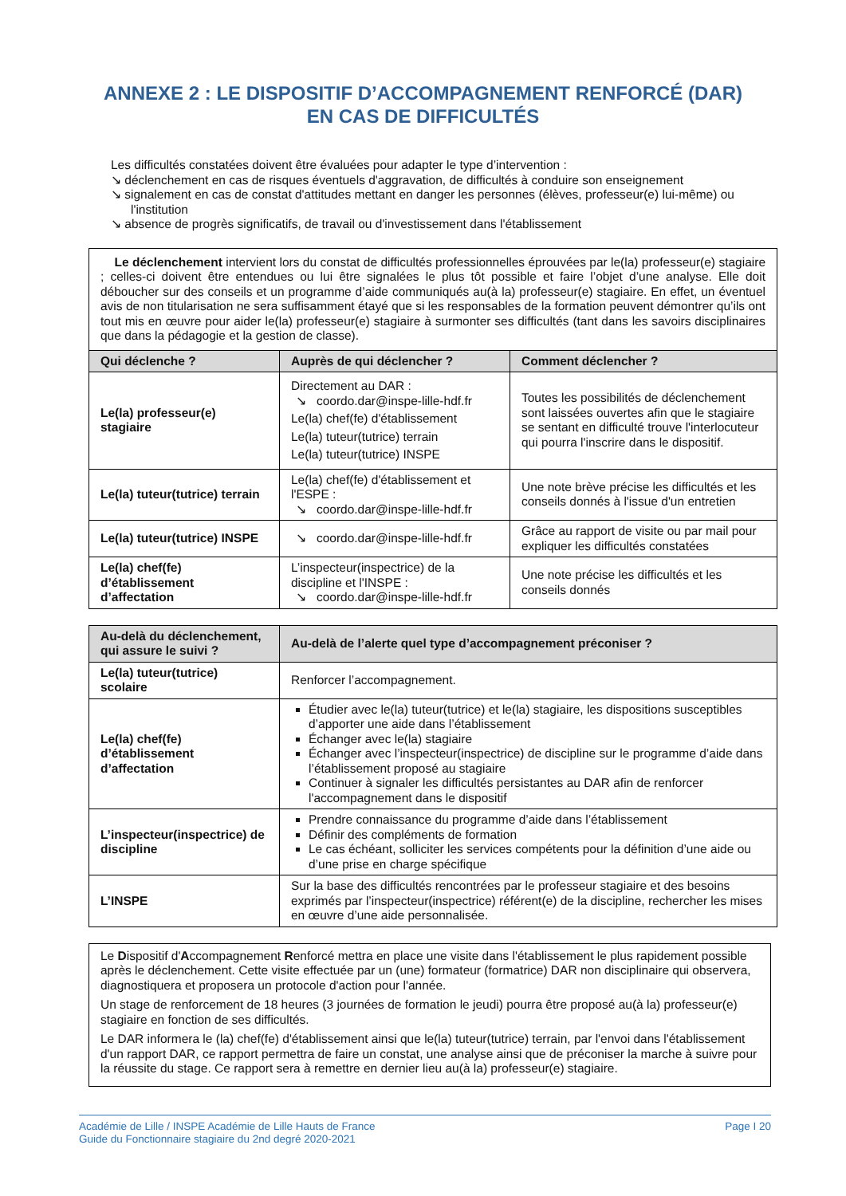ANNEXE 2 : LE DISPOSITIF D’ACCOMPAGNEMENT RENFORCÉ (DAR)
EN CAS DE DIFFICULTÉS
Les difficultés constatées doivent être évaluées pour adapter le type d’intervention :
↘ déclenchement en cas de risques éventuels d'aggravation, de difficultés à conduire son enseignement
↘ signalement en cas de constat d'attitudes mettant en danger les personnes (élèves, professeur(e) lui-même) ou l'institution
↘ absence de progrès significatifs, de travail ou d'investissement dans l'établissement
| Le déclenchement intervient lors du constat de difficultés professionnelles éprouvées par le(la) professeur(e) stagiaire ; celles-ci doivent être entendues ou lui être signalées le plus tôt possible et faire l’objet d’une analyse. Elle doit déboucher sur des conseils et un programme d’aide communiqués au(à la) professeur(e) stagiaire. En effet, un éventuel avis de non titularisation ne sera suffisamment étayé que si les responsables de la formation peuvent démontrer qu’ils ont tout mis en œuvre pour aider le(la) professeur(e) stagiaire à surmonter ses difficultés (tant dans les savoirs disciplinaires que dans la pédagogie et la gestion de classe). | | |
| Qui déclenche ? | Auprès de qui déclencher ? | Comment déclencher ? |
| Le(la) professeur(e) stagiaire | Directement au DAR : ↘ coordo.dar@inspe-lille-hdf.fr Le(la) chef(fe) d'établissement Le(la) tuteur(tutrice) terrain Le(la) tuteur(tutrice) INSPE | Toutes les possibilités de déclenchement sont laissées ouvertes afin que le stagiaire se sentant en difficulté trouve l'interlocuteur qui pourra l'inscrire dans le dispositif. |
| Le(la) tuteur(tutrice) terrain | Le(la) chef(fe) d'établissement et l'ESPE : ↘ coordo.dar@inspe-lille-hdf.fr | Une note brève précise les difficultés et les conseils donnés à l'issue d'un entretien |
| Le(la) tuteur(tutrice) INSPE | ↘ coordo.dar@inspe-lille-hdf.fr | Grâce au rapport de visite ou par mail pour expliquer les difficultés constatées |
| Le(la) chef(fe) d’établissement d’affectation | L’inspecteur(inspectrice) de la discipline et l'INSPE : ↘ coordo.dar@inspe-lille-hdf.fr | Une note précise les difficultés et les conseils donnés |
| Au-delà du déclenchement, qui assure le suivi ? | Au-delà de l’alerte quel type d’accompagnement préconiser ? |
| --- | --- |
| Le(la) tuteur(tutrice) scolaire | Renforcer l’accompagnement. |
| Le(la) chef(fe) d’établissement d’affectation | Étudier avec le(la) tuteur(tutrice) et le(la) stagiaire, les dispositions susceptibles d’apporter une aide dans l’établissement Échanger avec le(la) stagiaire Échanger avec l’inspecteur(inspectrice) de discipline sur le programme d’aide dans l’établissement proposé au stagiaire Continuer à signaler les difficultés persistantes au DAR afin de renforcer l'accompagnement dans le dispositif |
| L’inspecteur(inspectrice) de discipline | Prendre connaissance du programme d’aide dans l’établissement Définir des compléments de formation Le cas échéant, solliciter les services compétents pour la définition d’une aide ou d’une prise en charge spécifique |
| L’INSPE | Sur la base des difficultés rencontrées par le professeur stagiaire et des besoins exprimés par l’inspecteur(inspectrice) référent(e) de la discipline, rechercher les mises en œuvre d’une aide personnalisée. |
Le Dispositif d'Accompagnement Renforcé mettra en place une visite dans l'établissement le plus rapidement possible après le déclenchement. Cette visite effectuée par un (une) formateur (formatrice) DAR non disciplinaire qui observera, diagnostiquera et proposera un protocole d'action pour l'année.
Un stage de renforcement de 18 heures (3 journées de formation le jeudi) pourra être proposé au(à la) professeur(e) stagiaire en fonction de ses difficultés.
Le DAR informera le (la) chef(fe) d'établissement ainsi que le(la) tuteur(tutrice) terrain, par l'envoi dans l'établissement d'un rapport DAR, ce rapport permettra de faire un constat, une analyse ainsi que de préconiser la marche à suivre pour la réussite du stage. Ce rapport sera à remettre en dernier lieu au(à la) professeur(e) stagiaire.
Académie de Lille / INSPE Académie de Lille Hauts de France
Guide du Fonctionnaire stagiaire du 2nd degré 2020-2021
Page I 20